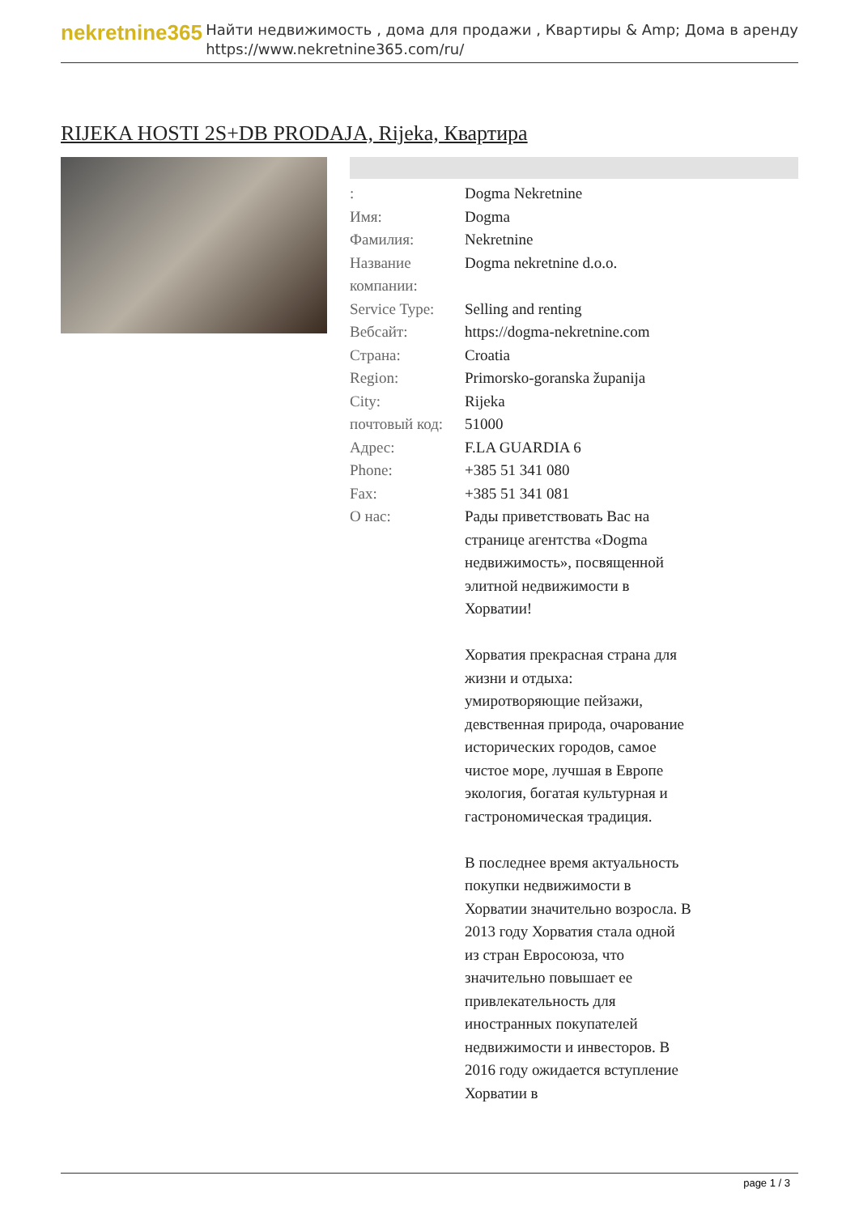nekretnine365
Найти недвижимость , дома для продажи , Квартиры & Amp; Дома в аренду
https://www.nekretnine365.com/ru/
RIJEKA HOSTI 2S+DB PRODAJA, Rijeka, Квартира
| : | Dogma Nekretnine |
| Имя: | Dogma |
| Фамилия: | Nekretnine |
| Название компании: | Dogma nekretnine d.o.o. |
| Service Type: | Selling and renting |
| Вебсайт: | https://dogma-nekretnine.com |
| Страна: | Croatia |
| Region: | Primorsko-goranska županija |
| City: | Rijeka |
| почтовый код: | 51000 |
| Адрес: | F.LA GUARDIA 6 |
| Phone: | +385 51 341 080 |
| Fax: | +385 51 341 081 |
| О нас: | Рады приветствовать Вас на странице агентства «Dogma недвижимость», посвященной элитной недвижимости в Хорватии! Хорватия прекрасная страна для жизни и отдыха: умиротворяющие пейзажи, девственная природа, очарование исторических городов, самое чистое море, лучшая в Европе экология, богатая культурная и гастрономическая традиция. В последнее время актуальность покупки недвижимости в Хорватии значительно возросла. В 2013 году Хорватия стала одной из стран Евросоюза, что значительно повышает ее привлекательность для иностранных покупателей недвижимости и инвесторов. В 2016 году ожидается вступление Хорватии в |
page 1 / 3